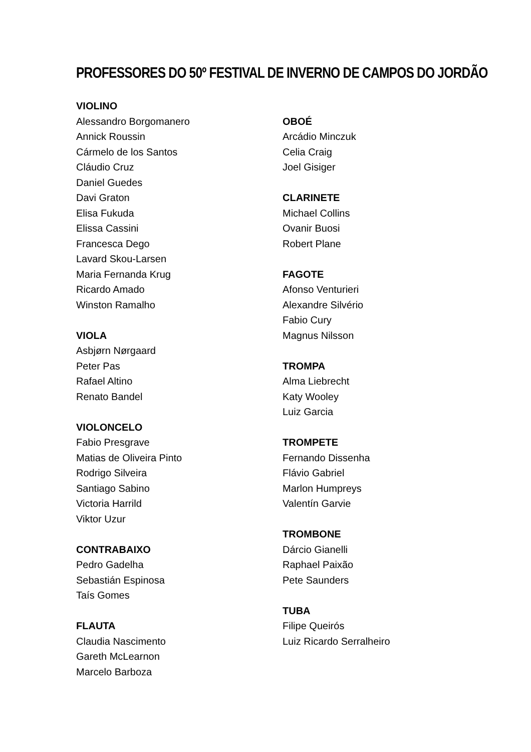PROFESSORES DO 50º FESTIVAL DE INVERNO DE CAMPOS DO JORDÃO
VIOLINO
Alessandro Borgomanero
Annick Roussin
Cármelo de los Santos
Cláudio Cruz
Daniel Guedes
Davi Graton
Elisa Fukuda
Elissa Cassini
Francesca Dego
Lavard Skou-Larsen
Maria Fernanda Krug
Ricardo Amado
Winston Ramalho
VIOLA
Asbjørn Nørgaard
Peter Pas
Rafael Altino
Renato Bandel
VIOLONCELO
Fabio Presgrave
Matias de Oliveira Pinto
Rodrigo Silveira
Santiago Sabino
Victoria Harrild
Viktor Uzur
CONTRABAIXO
Pedro Gadelha
Sebastián Espinosa
Taís Gomes
FLAUTA
Claudia Nascimento
Gareth McLearnon
Marcelo Barboza
OBOÉ
Arcádio Minczuk
Celia Craig
Joel Gisiger
CLARINETE
Michael Collins
Ovanir Buosi
Robert Plane
FAGOTE
Afonso Venturieri
Alexandre Silvério
Fabio Cury
Magnus Nilsson
TROMPA
Alma Liebrecht
Katy Wooley
Luiz Garcia
TROMPETE
Fernando Dissenha
Flávio Gabriel
Marlon Humpreys
Valentín Garvie
TROMBONE
Dárcio Gianelli
Raphael Paixão
Pete Saunders
TUBA
Filipe Queirós
Luiz Ricardo Serralheiro